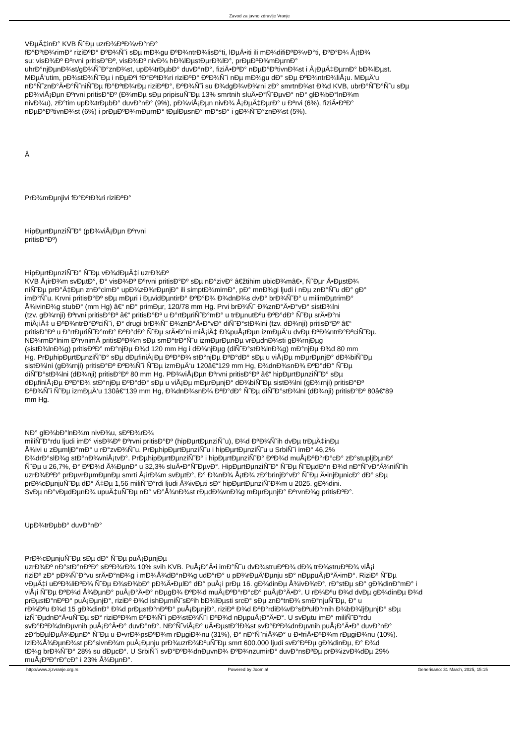Zavod za javno zdravlje Vranje
VÐµÄ‡inÐ° KVB Ñ˜Ðµ uzrÐ¾ÐºÐ¾vÐ°nÐ°
fÐ°ÐºtÐ¾rimÐ° riziÐºÐ° ÐºÐ¾Ñ˜i sÐµ mÐ¾gu ÐºÐ¾ntrÐ¾lisÐ°ti, lÐµÄ•iti ili mÐ¾difiÐºÐ¾vÐ°ti, ÐºÐ°Ð¾ Å¡tÐ¾
su: visÐ¾Ðº Ðºrvni pritisÐ°Ðº, visÐ¾Ðº nivÐ¾ hÐ¾lÐµstÐµrÐ¾lÐ°, prÐµÐºÐ¾mÐµrnÐ°
uhrÐ°njÐµnÐ¾st/gÐ¾Ñ˜Ð°znÐ¾st, upÐ¾trÐµbÐ° duvÐ°nÐ°, fiziÄ•ÐºÐ° nÐµÐ°ÐºtivnÐ¾st i Å¡ÐµÄ‡ÐµrnÐ° bÐ¾lÐµst.
MÐµÄ‘utim, pÐ¾stÐ¾Ñ˜Ðµ i nÐµÐºi fÐ°ÐºtÐ¾ri riziÐºÐ° ÐºÐ¾Ñ˜i nÐµ mÐ¾gu dÐ° sÐµ ÐºÐ¾ntrÐ¾liÅ¡u. MÐµÄ‘u
nÐ°Ñ˜znÐ°Ä•Ð°Ñ˜niÑ˜Ðµ fÐ°ÐºtÐ¾rÐµ riziÐºÐ°, ÐºÐ¾Ñ˜i su Ð¾dgÐ¾vÐ¾rni zÐ° smrtnÐ¾st Ð¾d KVB, ubrÐ°Ñ˜Ð°Ñ˜u sÐµ
pÐ¾viÅ¡Ðµn Ðºrvni pritisÐ°Ðº (Ð¾mÐµ sÐµ pripisuÑ˜Ðµ 13% smrtnih sluÄ•Ð°Ñ˜ÐµvÐ° nÐ° glÐ¾bÐ°lnÐ¾m
nivÐ¾u), zÐ°tim upÐ¾trÐµbÐ° duvÐ°nÐ° (9%), pÐ¾viÅ¡Ðµn nivÐ¾ Å¡ÐµÄ‡ÐµrÐ° u Ðºrvi (6%), fiziÄ•ÐºÐ°
nÐµÐ°ÐºtivnÐ¾st (6%) i prÐµÐºÐ¾mÐµrnÐ° tÐµlÐµsnÐ° mÐ°sÐ° i gÐ¾Ñ˜Ð°znÐ¾st (5%).
Â
PrÐ¾mÐµnjivi fÐ°ÐºtÐ¾ri riziÐºÐ°
HipÐµrtÐµnziÑ˜Ð° (pÐ¾viÅ¡Ðµn Ðºrvni
pritisÐ°Ðº)
HipÐµrtÐµnziÑ˜Ð° Ñ˜Ðµ vÐ¾dÐµÄ‡i uzrÐ¾Ðº
KVB Å¡irÐ¾m svÐµtÐ°, Ð° visÐ¾Ðº Ðºrvni pritisÐ°Ðº sÐµ nÐ°zivÐ° â€žtihim ubicÐ¾mâ€•, Ñ˜Ðµr Ä•ÐµstÐ¾
niÑ˜Ðµ prÐ°Ä‡Ðµn znÐ°cimÐ° upÐ¾zÐ¾rÐµnjÐ° ili simptÐ¾mimÐ°, pÐ° mnÐ¾gi ljudi i nÐµ znÐ°Ñ˜u dÐ° gÐ°
imÐ°Ñ˜u. Krvni pritisÐ°Ðº sÐµ mÐµri i ÐµvidÐµntirÐ° ÐºÐ°Ð¾ Ð¾dnÐ¾s dvÐ° brÐ¾Ñ˜Ð° u milimÐµtrimÐ°
Å¾ivinÐ¾g stubÐ° (mm Hg) â€“ nÐ° primÐµr, 120/78 mm Hg. Prvi brÐ¾Ñ˜ Ð¾znÐ°Ä•Ð°vÐ° sistÐ¾lni
(tzv. gÐ¾rnji) Ðºrvni pritisÐ°Ðº â€“ pritisÐ°Ðº u Ð°rtÐµriÑ˜Ð°mÐ° u trÐµnutÐºu ÐºÐ°dÐ° Ñ˜Ðµ srÄ•Ð°ni
miÅ¡iÄ‡ u ÐºÐ¾ntrÐ°ÐºciÑ˜i, Ð° drugi brÐ¾Ñ˜ Ð¾znÐ°Ä•Ð°vÐ° diÑ˜Ð°stÐ¾lni (tzv. dÐ¾nji) pritisÐ°Ðº â€“
pritisÐ°Ðº u Ð°rtÐµriÑ˜Ð°mÐ° ÐºÐ°dÐ° Ñ˜Ðµ srÄ•Ð°ni miÅ¡iÄ‡ Ð¾puÅ¡tÐµn izmÐµÄ‘u dvÐµ ÐºÐ¾ntrÐ°ÐºciÑ˜Ðµ.
NÐ¾rmÐ°lnim ÐºrvnimÂ pritisÐºÐ¾m sÐµ smÐ°trÐ°Ñ˜u izmÐµrÐµnÐµ vrÐµdnÐ¾sti gÐ¾rnjÐµg
(sistÐ¾lnÐ¾g) pritisÐºÐ° mÐ°njÐµ Ð¾d 120 mm Hg i dÐ¾njÐµg (diÑ˜Ð°stÐ¾lnÐ¾g) mÐ°njÐµ Ð¾d 80 mm
Hg. PrÐµhipÐµrtÐµnziÑ˜Ð° sÐµ dÐµfiniÅ¡Ðµ ÐºÐ°Ð¾ stÐ°njÐµ ÐºÐ°dÐ° sÐµ u viÅ¡Ðµ mÐµrÐµnjÐ° dÐ¾biÑ˜Ðµ
sistÐ¾lni (gÐ¾rnji) pritisÐ°Ðº ÐºÐ¾Ñ˜i Ñ˜Ðµ izmÐµÄ‘u 120â€“129 mm Hg, Ð¾dnÐ¾snÐ¾ ÐºÐ°dÐ° Ñ˜Ðµ
diÑ˜Ð°stÐ¾lni (dÐ¾nji) pritisÐ°Ðº 80 mm Hg. PÐ¾viÅ¡Ðµn Ðºrvni pritisÐ°Ðº â€“ hipÐµrtÐµnziÑ˜Ð° sÐµ
dÐµfiniÅ¡Ðµ ÐºÐ°Ð¾ stÐ°njÐµ ÐºÐ°dÐ° sÐµ u viÅ¡Ðµ mÐµrÐµnjÐ° dÐ¾biÑ˜Ðµ sistÐ¾lni (gÐ¾rnji) pritisÐ°Ðº
ÐºÐ¾Ñ˜i Ñ˜Ðµ izmÐµÄ‘u 130â€“139 mm Hg, Ð¾dnÐ¾snÐ¾ ÐºÐ°dÐ° Ñ˜Ðµ diÑ˜Ð°stÐ¾lni (dÐ¾nji) pritisÐ°Ðº 80â€“89
mm Hg.
NÐ° glÐ¾bÐ°lnÐ¾m nivÐ¾u, sÐºÐ¾rÐ¾
miliÑ˜Ð°rdu ljudi imÐ° visÐ¾Ðº Ðºrvni pritisÐ°Ðº (hipÐµrtÐµnziÑ˜u), Ð¾d ÐºÐ¾Ñ˜ih dvÐµ trÐµÄ‡inÐµ
Å¾ivi u zÐµmljÐ°mÐ° u rÐ°zvÐ¾Ñ˜u. PrÐµhipÐµrtÐµnziÑ˜u i hipÐµrtÐµnziÑ˜u u SrbiÑ˜i imÐ° 46,2%
Ð¾drÐ°slÐ¾g stÐ°nÐ¾vniÅ¡tvÐ°. PrÐµhipÐµrtÐµnziÑ˜Ð° i hipÐµrtÐµnziÑ˜Ð° ÐºÐ¾d muÅ¡ÐºÐ°rÐ°cÐ° zÐ°stupljÐµnÐ°
Ñ˜Ðµ u 26,7%, Ð° ÐºÐ¾d Å¾ÐµnÐ° u 32,3% sluÄ•Ð°Ñ˜ÐµvÐ°. HipÐµrtÐµnziÑ˜Ð° Ñ˜Ðµ Ñ˜ÐµdÐ°n Ð¾d nÐ°Ñ˜vÐ°Å¾niÑ˜ih
uzrÐ¾ÐºÐ° prÐµvrÐµmÐµnÐµ smrti Å¡irÐ¾m svÐµtÐ°, Ð° Ð¾nÐ¾ Å¡tÐ¾ zÐ°brinjÐ°vÐ° Ñ˜Ðµ Ä•injÐµnicÐ° dÐ° sÐµ
prÐ¾cÐµnjuÑ˜Ðµ dÐ° Ä‡Ðµ 1,56 miliÑ˜Ð°rdi ljudi Å¾ivÐµti sÐ° hipÐµrtÐµnziÑ˜Ð¾m u 2025. gÐ¾dini.
SvÐµ nÐ°vÐµdÐµnÐ¾ upuÄ‡uÑ˜Ðµ nÐ° vÐ°Å¾nÐ¾st rÐµdÐ¾vnÐ¾g mÐµrÐµnjÐ° ÐºrvnÐ¾g pritisÐºÐ°.
UpÐ¾trÐµbÐ° duvÐ°nÐ°
PrÐ¾cÐµnjuÑ˜Ðµ sÐµ dÐ° Ñ˜Ðµ puÅ¡ÐµnjÐµ
uzrÐ¾Ðº nÐ°stÐ°nÐºÐ° sÐºÐ¾rÐ¾ 10% svih KVB. PuÅ¡Ð°Ä•i imÐ°Ñ˜u dvÐ¾struÐºÐ¾ dÐ¾ trÐ¾struÐºÐ¾ viÅ¡i
riziÐº zÐ° pÐ¾Ñ˜Ð°vu srÄ•Ð°nÐ¾g i mÐ¾Å¾dÐ°nÐ¾g udÐ°rÐ° u pÐ¾rÐµÄ‘Ðµnju sÐ° nÐµpuÅ¡Ð°Ä•imÐ°. RiziÐº Ñ˜Ðµ
vÐµÄ‡i uÐºÐ¾liÐºÐ¾ Ñ˜Ðµ Ð¾sÐ¾bÐ° pÐ¾Ä•ÐµlÐ° dÐ° puÅ¡i prÐµ 16. gÐ¾dinÐµ Å¾ivÐ¾tÐ°, rÐ°stÐµ sÐ° gÐ¾dinÐ°mÐ° i
viÅ¡i Ñ˜Ðµ ÐºÐ¾d Å¾ÐµnÐ° puÅ¡Ð°Ä•Ð° nÐµgÐ¾ ÐºÐ¾d muÅ¡ÐºÐ°rÐ°cÐ° puÅ¡Ð°Ä•Ð°. U rÐ¾Ðºu Ð¾d dvÐµ gÐ¾dinÐµ Ð¾d
prÐµstÐ°nÐºÐ° puÅ¡ÐµnjÐ°, riziÐº Ð¾d ishÐµmiÑ˜sÐºih bÐ¾lÐµsti srcÐ° sÐµ znÐ°tnÐ¾ smÐ°njuÑ˜Ðµ, Ð° u
rÐ¾Ðºu Ð¾d 15 gÐ¾dinÐ° Ð¾d prÐµstÐ°nÐºÐ° puÅ¡ÐµnjÐ°, riziÐº Ð¾d ÐºÐ°rdiÐ¾vÐ°sÐºulÐ°rnih Ð¾bÐ¾ljÐµnjÐ° sÐµ
izÑ˜ÐµdnÐ°Ä•uÑ˜Ðµ sÐ° riziÐºÐ¾m ÐºÐ¾Ñ˜i pÐ¾stÐ¾Ñ˜i ÐºÐ¾d nÐµpuÅ¡Ð°Ä•Ð°. U svÐµtu imÐ° miliÑ˜Ð°rdu
svÐ°ÐºÐ¾dnÐµvnih puÅ¡Ð°Ä•Ð° duvÐ°nÐ°. NÐ°Ñ˜viÅ¡Ð° uÄ•ÐµstÐ°lÐ¾st svÐ°ÐºÐ¾dnÐµvnih puÅ¡Ð°Ä•Ð° duvÐ°nÐ°
zÐ°bÐµlÐµÅ¾ÐµnÐ° Ñ˜Ðµ u Ð•vrÐ¾psÐºÐ¾m rÐµgiÐ¾nu (31%), Ð° nÐ°Ñ˜niÅ¾Ð° u Ð•friÄ•ÐºÐ¾m rÐµgiÐ¾nu (10%).
IzlÐ¾Å¾ÐµnÐ¾st pÐ°sivnÐ¾m puÅ¡Ðµnju prÐ¾uzrÐ¾ÐºuÑ˜Ðµ smrt 600.000 ljudi svÐ°ÐºÐµ gÐ¾dinÐµ, Ð° Ð¾d
tÐ¾g brÐ¾Ñ˜Ð° 28% su dÐµcÐ°. U SrbiÑ˜i svÐ°ÐºÐ¾dnÐµvnÐ¾ ÐºÐ¾nzumirÐ° duvÐ°nsÐºÐµ prÐ¾izvÐ¾dÐµ 29%
muÅ¡ÐºÐ°rÐ°cÐ° i 23% Å¾ÐµnÐ°.
http://www.zjzvranje.org.rs Powered by Joomla! Generisano: 31 March, 2025, 15:15